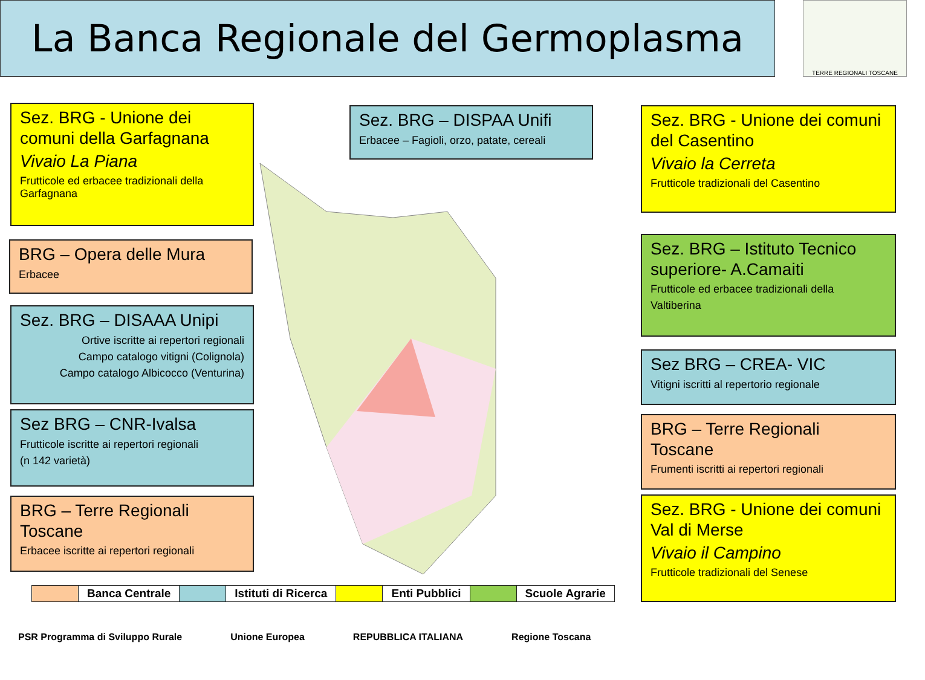La Banca Regionale del Germoplasma TERRE REGIONALI TOSCANE
Sez. BRG - Unione dei comuni della Garfagnana
Vivaio La Piana
Frutticole ed erbacee tradizionali della Garfagnana
BRG – Opera delle Mura
Erbacee
Sez. BRG – DISAAA Unipi
Ortive iscritte ai repertori regionali
Campo catalogo vitigni (Colignola)
Campo catalogo Albicocco (Venturina)
Sez BRG – CNR-Ivalsa
Frutticole iscritte ai repertori regionali
(n 142 varietà)
BRG – Terre Regionali Toscane
Erbacee iscritte ai repertori regionali
Sez. BRG – DISPAA Unifi
Erbacee – Fagioli, orzo, patate, cereali
Sez. BRG - Unione dei comuni del Casentino
Vivaio la Cerreta
Frutticole tradizionali del Casentino
Sez. BRG – Istituto Tecnico superiore- A.Camaiti
Frutticole ed erbacee tradizionali della
Valtiberina
Sez BRG – CREA- VIC
Vitigni iscritti al repertorio regionale
BRG – Terre Regionali Toscane
Frumenti iscritti ai repertori regionali
Sez. BRG - Unione dei comuni Val di Merse
Vivaio il Campino
Frutticole tradizionali del Senese
| | Banca Centrale | | Istituti di Ricerca | | Enti Pubblici | | Scuole Agrarie |
PSR Programma di Sviluppo Rurale Unione Europea REPUBBLICA ITALIANA Regione Toscana